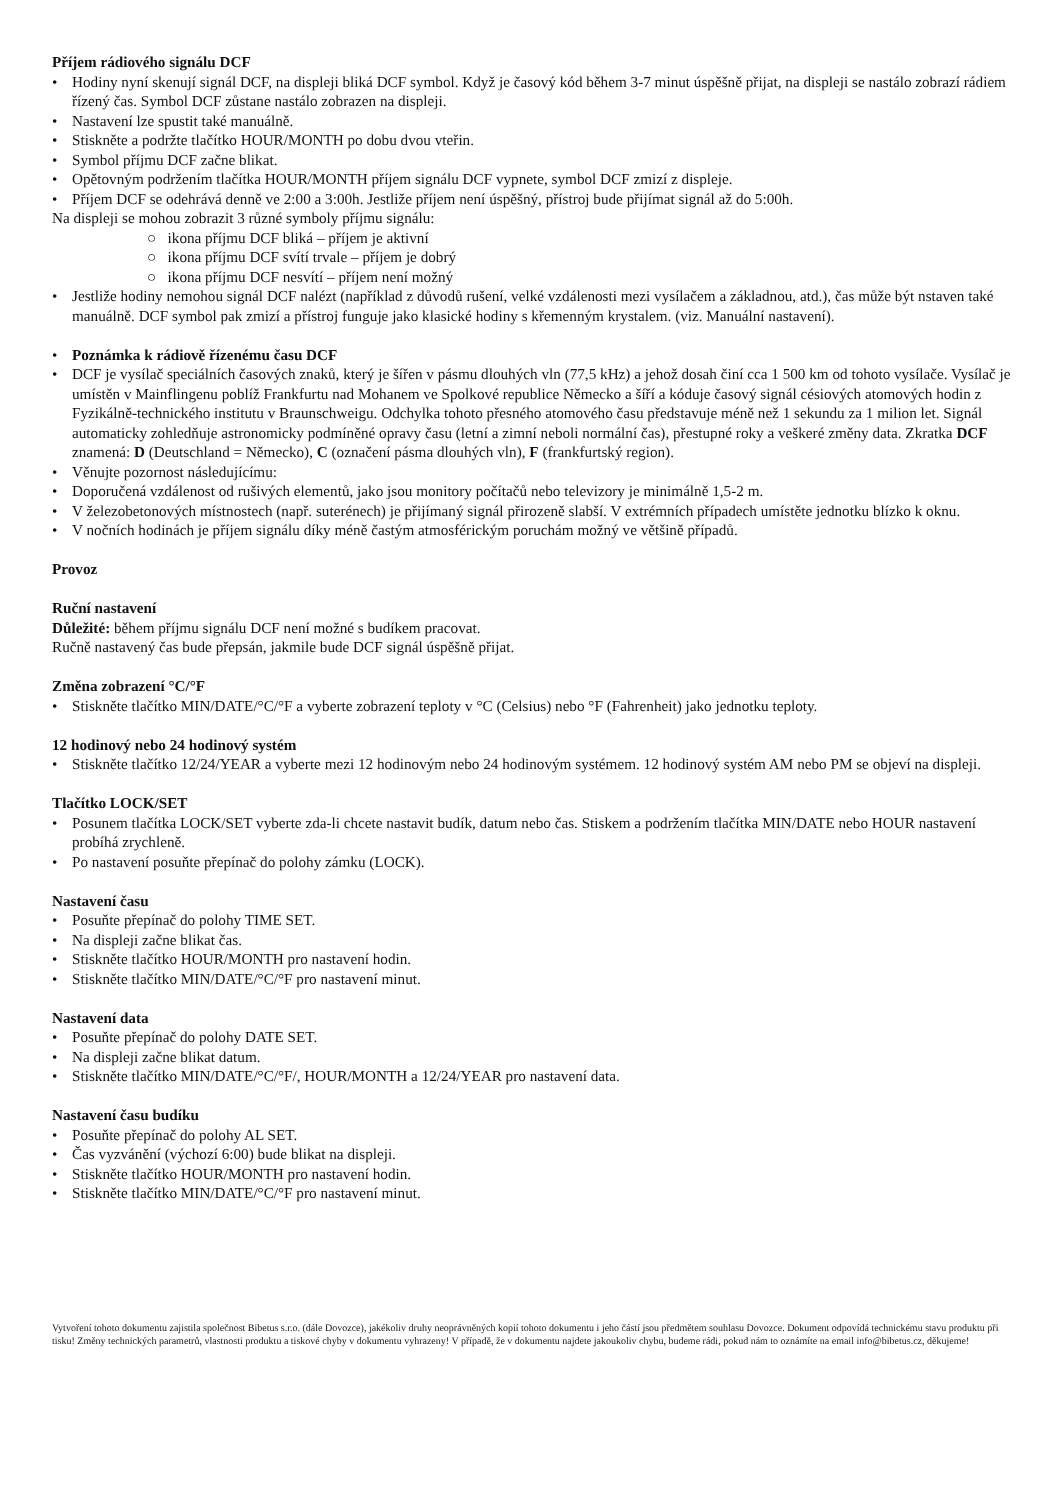Příjem rádiového signálu DCF
• Hodiny nyní skenují signál DCF, na displeji bliká DCF symbol. Když je časový kód během 3-7 minut úspěšně přijat, na displeji se nastálo zobrazí rádiem řízený čas. Symbol DCF zůstane nastálo zobrazen na displeji.
• Nastavení lze spustit také manuálně.
• Stiskněte a podržte tlačítko HOUR/MONTH po dobu dvou vteřin.
• Symbol příjmu DCF začne blikat.
• Opětovným podržením tlačítka HOUR/MONTH příjem signálu DCF vypnete, symbol DCF zmizí z displeje.
• Příjem DCF se odehrává denně ve 2:00 a 3:00h. Jestliže příjem není úspěšný, přístroj bude přijímat signál až do 5:00h.
Na displeji se mohou zobrazit 3 různé symboly příjmu signálu:
○ ikona příjmu DCF bliká – příjem je aktivní
○ ikona příjmu DCF svítí trvale – příjem je dobrý
○ ikona příjmu DCF nesvítí – příjem není možný
• Jestliže hodiny nemohou signál DCF nalézt (například z důvodů rušení, velké vzdálenosti mezi vysílačem a základnou, atd.), čas může být nstaven také manuálně. DCF symbol pak zmizí a přístroj funguje jako klasické hodiny s křemenným krystalem. (viz. Manuální nastavení).
• Poznámka k rádiově řízenému času DCF
• DCF je vysílač speciálních časových znaků, který je šířen v pásmu dlouhých vln (77,5 kHz) a jehož dosah činí cca 1 500 km od tohoto vysílače. Vysílač je umístěn v Mainflingenu poblíž Frankfurtu nad Mohanem ve Spolkové republice Německo a šíří a kóduje časový signál césiových atomových hodin z Fyzikálně-technického institutu v Braunschweigu. Odchylka tohoto přesného atomového času představuje méně než 1 sekundu za 1 milion let. Signál automaticky zohledňuje astronomicky podmíněné opravy času (letní a zimní neboli normální čas), přestupné roky a veškeré změny data. Zkratka DCF znamená: D (Deutschland = Německo), C (označení pásma dlouhých vln), F (frankfurtský region).
• Věnujte pozornost následujícímu:
• Doporučená vzdálenost od rušivých elementů, jako jsou monitory počítačů nebo televizory je minimálně 1,5-2 m.
• V železobetonových místnostech (např. suterénech) je přijímaný signál přirozeně slabší. V extrémních případech umístěte jednotku blízko k oknu.
• V nočních hodinách je příjem signálu díky méně častým atmosférickým poruchám možný ve většině případů.
Provoz
Ruční nastavení
Důležité: během příjmu signálu DCF není možné s budíkem pracovat.
Ručně nastavený čas bude přepsán, jakmile bude DCF signál úspěšně přijat.
Změna zobrazení °C/°F
• Stiskněte tlačítko MIN/DATE/°C/°F a vyberte zobrazení teploty v °C (Celsius) nebo °F (Fahrenheit) jako jednotku teploty.
12 hodinový nebo 24 hodinový systém
• Stiskněte tlačítko 12/24/YEAR a vyberte mezi 12 hodinovým nebo 24 hodinovým systémem. 12 hodinový systém AM nebo PM se objeví na displeji.
Tlačítko LOCK/SET
• Posunem tlačítka LOCK/SET vyberte zda-li chcete nastavit budík, datum nebo čas. Stiskem a podržením tlačítka MIN/DATE nebo HOUR nastavení probíhá zrychleně.
• Po nastavení posuňte přepínač do polohy zámku (LOCK).
Nastavení času
• Posuňte přepínač do polohy TIME SET.
• Na displeji začne blikat čas.
• Stiskněte tlačítko HOUR/MONTH pro nastavení hodin.
• Stiskněte tlačítko MIN/DATE/°C/°F pro nastavení minut.
Nastavení data
• Posuňte přepínač do polohy DATE SET.
• Na displeji začne blikat datum.
• Stiskněte tlačítko MIN/DATE/°C/°F/, HOUR/MONTH a 12/24/YEAR pro nastavení data.
Nastavení času budíku
• Posuňte přepínač do polohy AL SET.
• Čas vyzvánění (výchozí 6:00) bude blikat na displeji.
• Stiskněte tlačítko HOUR/MONTH pro nastavení hodin.
• Stiskněte tlačítko MIN/DATE/°C/°F pro nastavení minut.
Vytvoření tohoto dokumentu zajistila společnost Bibetus s.r.o. (dále Dovozce), jakékoliv druhy neoprávněných kopií tohoto dokumentu i jeho částí jsou předmětem souhlasu Dovozce. Dokument odpovídá technickému stavu produktu při tisku! Změny technických parametrů, vlastnosti produktu a tiskové chyby v dokumentu vyhrazeny! V případě, že v dokumentu najdete jakoukoliv chybu, budeme rádi, pokud nám to oznámíte na email info@bibetus.cz, děkujeme!